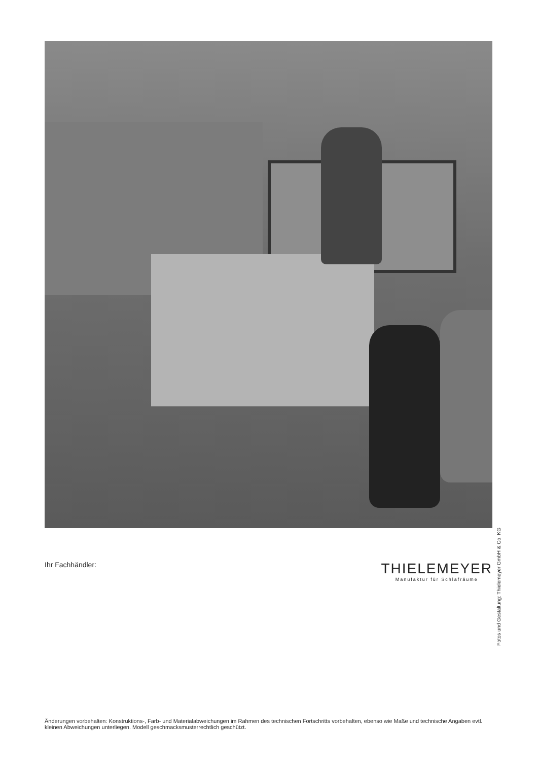Fotos und Gestaltung: Thielemeyer GmbH & Co. KG
Ihr Fachhändler:
THIELEMEYER
Manufaktur für Schlafräume
Änderungen vorbehalten: Konstruktions-, Farb- und Materialabweichungen im Rahmen des technischen Fortschritts vorbehalten, ebenso wie Maße und technische Angaben evtl. kleinen Abweichungen unterliegen. Modell geschmacksmusterrechtlich geschützt.